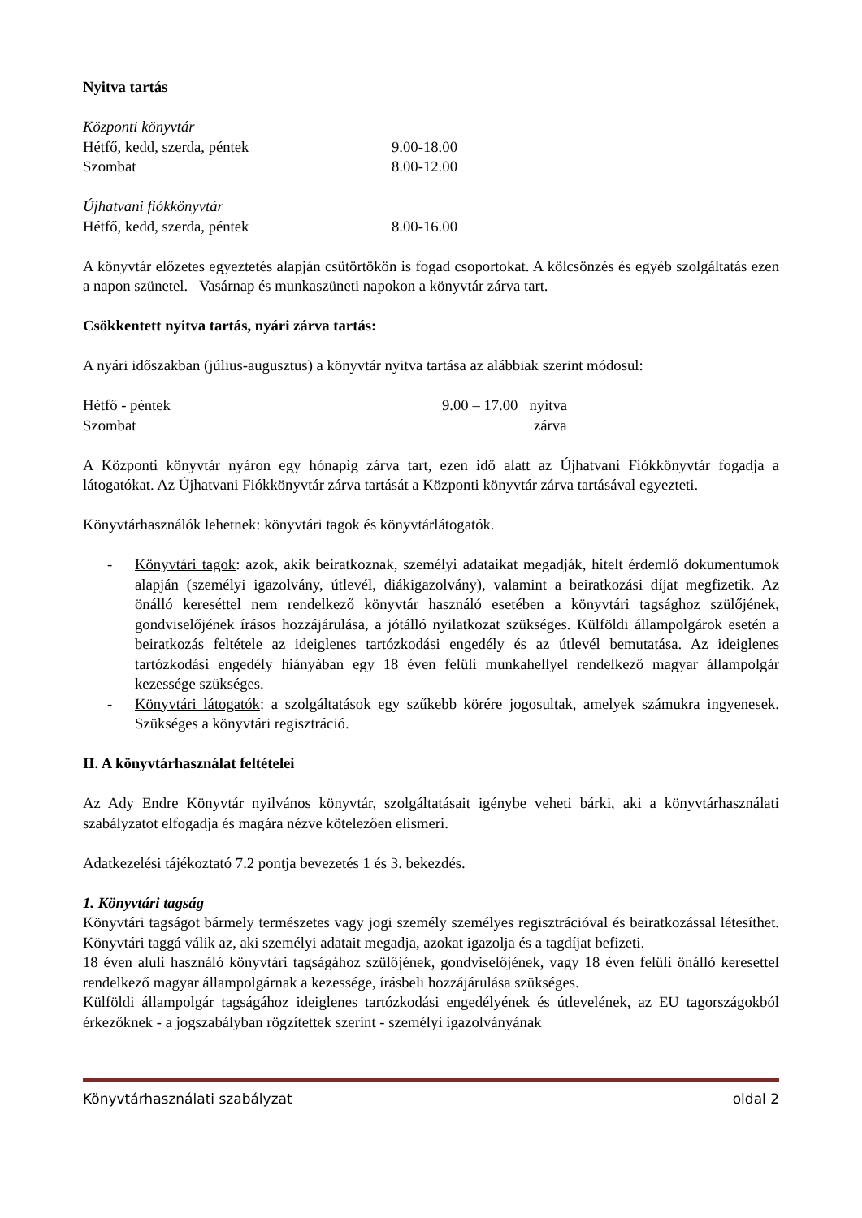Nyitva tartás
Központi könyvtár
Hétfő, kedd, szerda, péntek 9.00-18.00
Szombat 8.00-12.00
Újhatvani fiókkönyvtár
Hétfő, kedd, szerda, péntek 8.00-16.00
A könyvtár előzetes egyeztetés alapján csütörtökön is fogad csoportokat. A kölcsönzés és egyéb szolgáltatás ezen a napon szünetel. Vasárnap és munkaszüneti napokon a könyvtár zárva tart.
Csökkentett nyitva tartás, nyári zárva tartás:
A nyári időszakban (július-augusztus) a könyvtár nyitva tartása az alábbiak szerint módosul:
Hétfő - péntek 9.00 – 17.00 nyitva
Szombat zárva
A Központi könyvtár nyáron egy hónapig zárva tart, ezen idő alatt az Újhatvani Fiókkönyvtár fogadja a látogatókat. Az Újhatvani Fiókkönyvtár zárva tartását a Központi könyvtár zárva tartásával egyezteti.
Könyvtárhasználók lehetnek: könyvtári tagok és könyvtárlátogatók.
- Könyvtári tagok: azok, akik beiratkoznak, személyi adataikat megadják, hitelt érdemlő dokumentumok alapján (személyi igazolvány, útlevél, diákigazolvány), valamint a beiratkozási díjat megfizetik. Az önálló kereséttel nem rendelkező könyvtár használó esetében a könyvtári tagsághoz szülőjének, gondviselőjének írásos hozzájárulása, a jótálló nyilatkozat szükséges. Külföldi állampolgárok esetén a beiratkozás feltétele az ideiglenes tartózkodási engedély és az útlevél bemutatása. Az ideiglenes tartózkodási engedély hiányában egy 18 éven felüli munkahellyel rendelkező magyar állampolgár kezessége szükséges.
- Könyvtári látogatók: a szolgáltatások egy szűkebb körére jogosultak, amelyek számukra ingyenesek. Szükséges a könyvtári regisztráció.
II. A könyvtárhasználat feltételei
Az Ady Endre Könyvtár nyilvános könyvtár, szolgáltatásait igénybe veheti bárki, aki a könyvtárhasználati szabályzatot elfogadja és magára nézve kötelezően elismeri.
Adatkezelési tájékoztató 7.2 pontja bevezetés 1 és 3. bekezdés.
1. Könyvtári tagság
Könyvtári tagságot bármely természetes vagy jogi személy személyes regisztrációval és beiratkozással létesíthet. Könyvtári taggá válik az, aki személyi adatait megadja, azokat igazolja és a tagdíjat befizeti.
18 éven aluli használó könyvtári tagságához szülőjének, gondviselőjének, vagy 18 éven felüli önálló keresettel rendelkező magyar állampolgárnak a kezessége, írásbeli hozzájárulása szükséges.
Külföldi állampolgár tagságához ideiglenes tartózkodási engedélyének és útlevelének, az EU tagországokból érkezőknek - a jogszabályban rögzítettek szerint - személyi igazolványának
Könyvtárhasználati szabályzat oldal 2